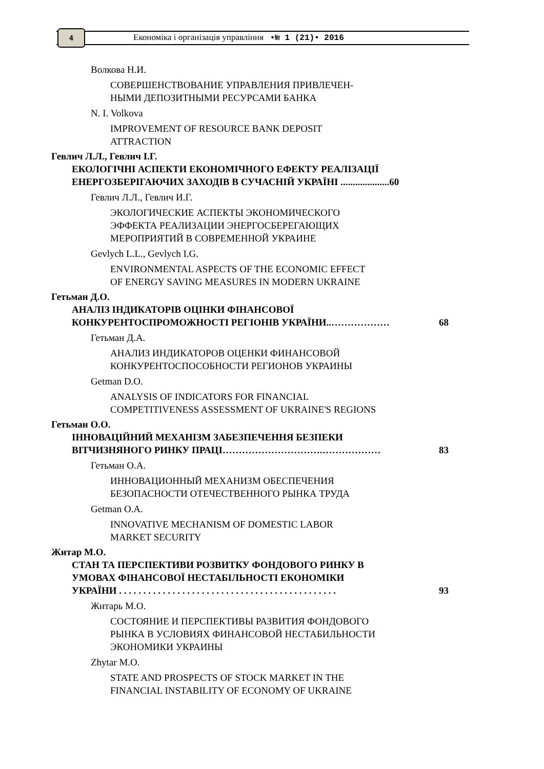4
Економіка і організація управління •№ 1 (21)• 2016
Волкова Н.И.
СОВЕРШЕНСТВОВАНИЕ УПРАВЛЕНИЯ ПРИВЛЕЧЕН-
НЫМИ ДЕПОЗИТНЫМИ РЕСУРСАМИ БАНКА
N. I. Volkova
IMPROVEMENT OF RESOURCE BANK DEPOSIT
ATTRACTION
Гевлич Л.Л., Гевлич І.Г.
ЕКОЛОГІЧНІ АСПЕКТИ ЕКОНОМІЧНОГО ЕФЕКТУ РЕАЛІЗАЦІЇ
ЕНЕРГОЗБЕРІГАЮЧИХ ЗАХОДІВ В СУЧАСНІЙ УКРАЇНІ ....................60
Гевлич Л.Л., Гевлич И.Г.
ЭКОЛОГИЧЕСКИЕ АСПЕКТЫ ЭКОНОМИЧЕСКОГО
ЭФФЕКТА РЕАЛИЗАЦИИ ЭНЕРГОСБЕРЕГАЮЩИХ
МЕРОПРИЯТИЙ В СОВРЕМЕННОЙ УКРАИНЕ
Gevlych L.L., Gevlych I.G.
ENVIRONMENTAL ASPECTS OF THE ECONOMIC EFFECT
OF ENERGY SAVING MEASURES IN MODERN UKRAINE
Гетьман Д.О.
АНАЛІЗ ІНДИКАТОРІВ ОЦІНКИ ФІНАНСОВОЇ
КОНКУРЕНТОСПРОМОЖНОСТІ РЕГІОНІВ УКРАЇНИ..……………… 68
Гетьман Д.А.
АНАЛИЗ ИНДИКАТОРОВ ОЦЕНКИ ФИНАНСОВОЙ
КОНКУРЕНТОСПОСОБНОСТИ РЕГИОНОВ УКРАИНЫ
Getman D.O.
ANALYSIS OF INDICATORS FOR FINANCIAL
COMPETITIVENESS ASSESSMENT OF UKRAINE'S REGIONS
Гетьман О.О.
ІННОВАЦІЙНИЙ МЕХАНІЗМ ЗАБЕЗПЕЧЕННЯ БЕЗПЕКИ
ВІТЧИЗНЯНОГО РИНКУ ПРАЦІ………………………….……………… 83
Гетьман О.А.
ИННОВАЦИОННЫЙ МЕХАНИЗМ ОБЕСПЕЧЕНИЯ
БЕЗОПАСНОСТИ ОТЕЧЕСТВЕННОГО РЫНКА ТРУДА
Getman O.A.
INNOVATIVE MECHANISM OF DOMESTIC LABOR
MARKET SECURITY
Житар М.О.
СТАН ТА ПЕРСПЕКТИВИ РОЗВИТКУ ФОНДОВОГО РИНКУ В
УМОВАХ ФІНАНСОВОЇ НЕСТАБІЛЬНОСТІ ЕКОНОМІКИ
УКРАЇНИ . . . . . . . . . . . . . . . . . . . . . . . . . . . . . . . . . . . . . . . . . . . . . 93
Житарь М.О.
СОСТОЯНИЕ И ПЕРСПЕКТИВЫ РАЗВИТИЯ ФОНДОВОГО
РЫНКА В УСЛОВИЯХ ФИНАНСОВОЙ НЕСТАБИЛЬНОСТИ
ЭКОНОМИКИ УКРАИНЫ
Zhytar M.O.
STATE AND PROSPECTS OF STOCK MARKET IN THE
FINANCIAL INSTABILITY OF ECONOMY OF UKRAINE